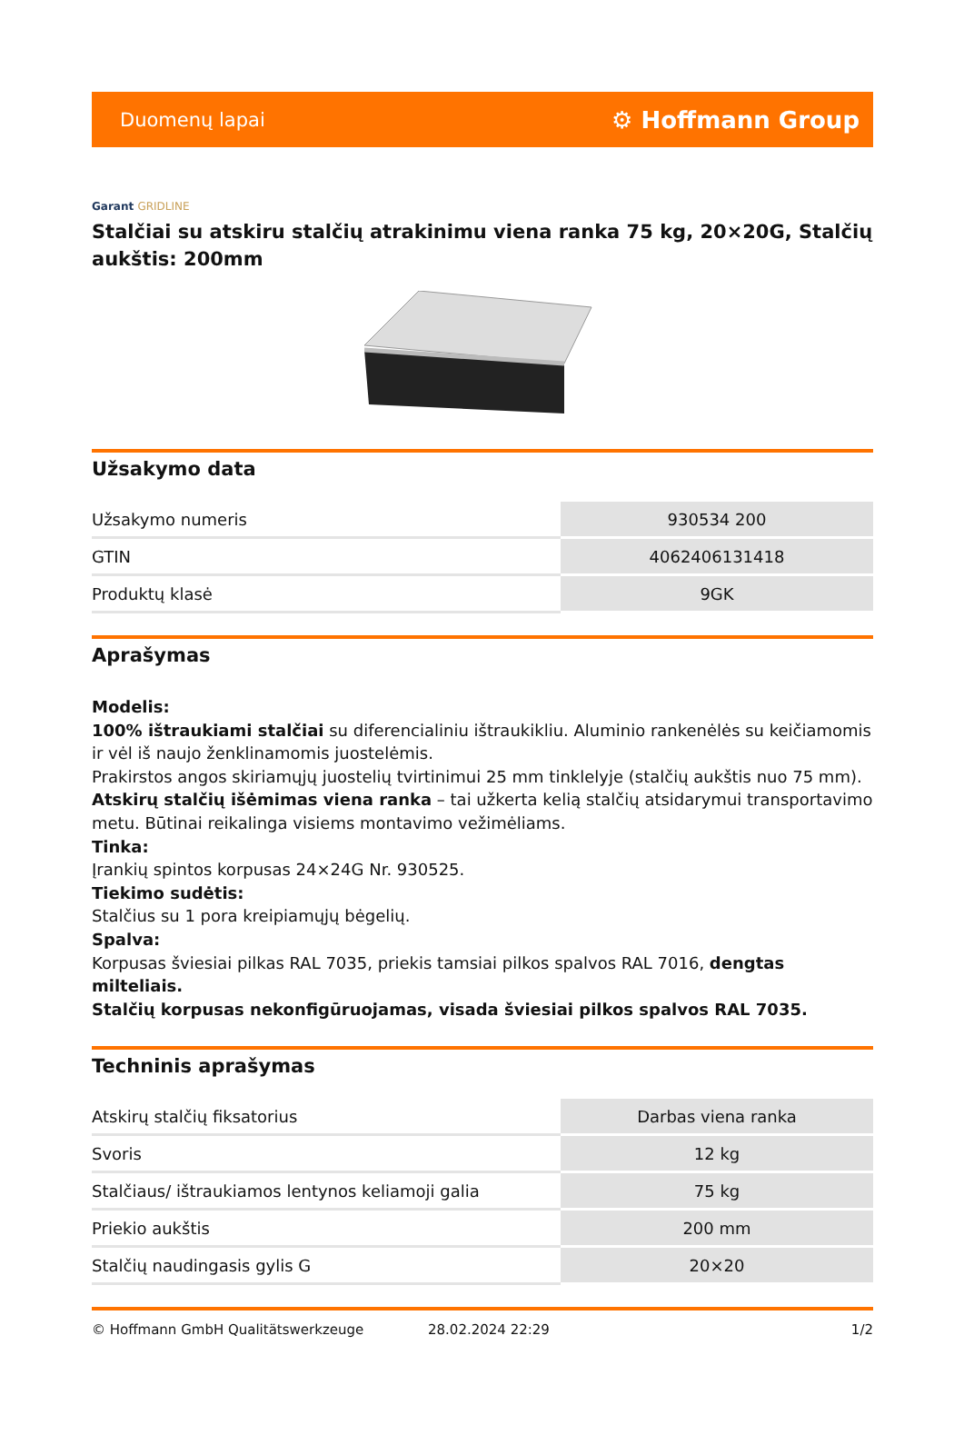Duomenų lapai
⚙ Hoffmann Group
Garant GRIDLINE
Stalčiai su atskiru stalčių atrakinimu viena ranka 75 kg, 20×20G, Stalčių aukštis: 200mm
Užsakymo data
| Užsakymo numeris | 930534 200 |
| GTIN | 4062406131418 |
| Produktų klasė | 9GK |
Aprašymas
Modelis:
100% ištraukiami stalčiai su diferencialiniu ištraukikliu. Aluminio rankenėlės su keičiamomis ir vėl iš naujo ženklinamomis juostelėmis.
Prakirstos angos skiriamųjų juostelių tvirtinimui 25 mm tinklelyje (stalčių aukštis nuo 75 mm).
Atskirų stalčių išėmimas viena ranka – tai užkerta kelią stalčių atsidarymui transportavimo metu. Būtinai reikalinga visiems montavimo vežimėliams.
Tinka:
Įrankių spintos korpusas 24×24G Nr. 930525.
Tiekimo sudėtis:
Stalčius su 1 pora kreipiamųjų bėgelių.
Spalva:
Korpusas šviesiai pilkas RAL 7035, priekis tamsiai pilkos spalvos RAL 7016, dengtas milteliais.
Stalčių korpusas nekonfigūruojamas, visada šviesiai pilkos spalvos RAL 7035.
Techninis aprašymas
| Atskirų stalčių fiksatorius | Darbas viena ranka |
| Svoris | 12 kg |
| Stalčiaus/ ištraukiamos lentynos keliamoji galia | 75 kg |
| Priekio aukštis | 200 mm |
| Stalčių naudingasis gylis G | 20×20 |
© Hoffmann GmbH Qualitätswerkzeuge 28.02.2024 22:29 1/2